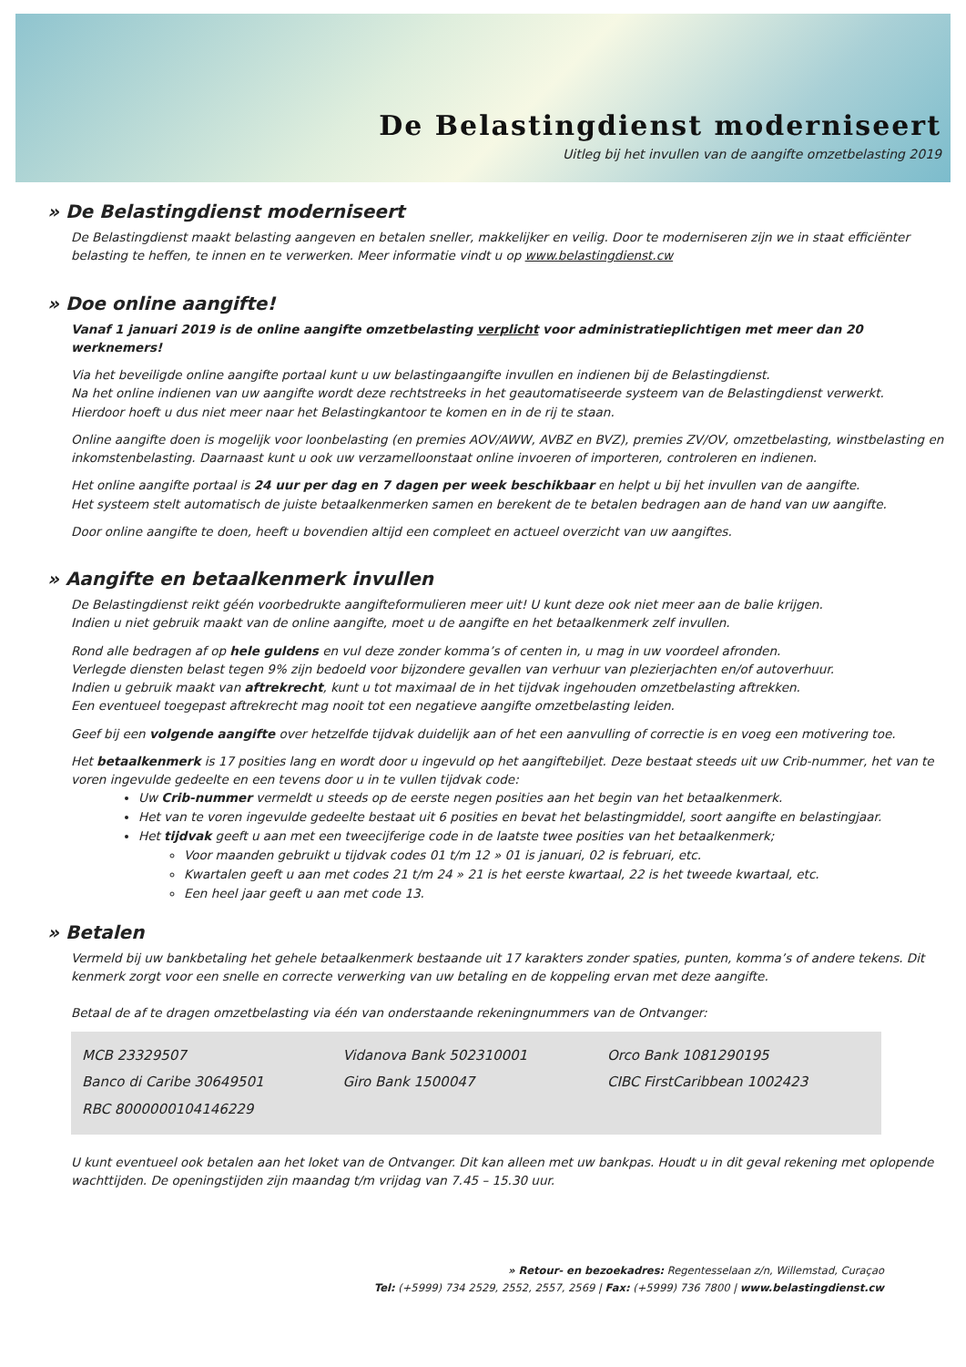De Belastingdienst moderniseert
Uitleg bij het invullen van de aangifte omzetbelasting 2019
» De Belastingdienst moderniseert
De Belastingdienst maakt belasting aangeven en betalen sneller, makkelijker en veilig. Door te moderniseren zijn we in staat efficiënter belasting te heffen, te innen en te verwerken. Meer informatie vindt u op www.belastingdienst.cw
» Doe online aangifte!
Vanaf 1 januari 2019 is de online aangifte omzetbelasting verplicht voor administratieplichtigen met meer dan 20 werknemers!
Via het beveiligde online aangifte portaal kunt u uw belastingaangifte invullen en indienen bij de Belastingdienst.
Na het online indienen van uw aangifte wordt deze rechtstreeks in het geautomatiseerde systeem van de Belastingdienst verwerkt.
Hierdoor hoeft u dus niet meer naar het Belastingkantoor te komen en in de rij te staan.
Online aangifte doen is mogelijk voor loonbelasting (en premies AOV/AWW, AVBZ en BVZ), premies ZV/OV, omzetbelasting, winstbelasting en inkomstenbelasting. Daarnaast kunt u ook uw verzamelloonstaat online invoeren of importeren, controleren en indienen.
Het online aangifte portaal is 24 uur per dag en 7 dagen per week beschikbaar en helpt u bij het invullen van de aangifte.
Het systeem stelt automatisch de juiste betaalkenmerken samen en berekent de te betalen bedragen aan de hand van uw aangifte.
Door online aangifte te doen, heeft u bovendien altijd een compleet en actueel overzicht van uw aangiftes.
» Aangifte en betaalkenmerk invullen
De Belastingdienst reikt géén voorbedrukte aangifteformulieren meer uit! U kunt deze ook niet meer aan de balie krijgen.
Indien u niet gebruik maakt van de online aangifte, moet u de aangifte en het betaalkenmerk zelf invullen.
Rond alle bedragen af op hele guldens en vul deze zonder komma’s of centen in, u mag in uw voordeel afronden.
Verlegde diensten belast tegen 9% zijn bedoeld voor bijzondere gevallen van verhuur van plezierjachten en/of autoverhuur.
Indien u gebruik maakt van aftrekrecht, kunt u tot maximaal de in het tijdvak ingehouden omzetbelasting aftrekken.
Een eventueel toegepast aftrekrecht mag nooit tot een negatieve aangifte omzetbelasting leiden.
Geef bij een volgende aangifte over hetzelfde tijdvak duidelijk aan of het een aanvulling of correctie is en voeg een motivering toe.
Het betaalkenmerk is 17 posities lang en wordt door u ingevuld op het aangiftebiljet. Deze bestaat steeds uit uw Crib-nummer, het van te voren ingevulde gedeelte en een tevens door u in te vullen tijdvak code:
Uw Crib-nummer vermeldt u steeds op de eerste negen posities aan het begin van het betaalkenmerk.
Het van te voren ingevulde gedeelte bestaat uit 6 posities en bevat het belastingmiddel, soort aangifte en belastingjaar.
Het tijdvak geeft u aan met een tweecijferige code in de laatste twee posities van het betaalkenmerk;
Voor maanden gebruikt u tijdvak codes 01 t/m 12 » 01 is januari, 02 is februari, etc.
Kwartalen geeft u aan met codes 21 t/m 24 » 21 is het eerste kwartaal, 22 is het tweede kwartaal, etc.
Een heel jaar geeft u aan met code 13.
» Betalen
Vermeld bij uw bankbetaling het gehele betaalkenmerk bestaande uit 17 karakters zonder spaties, punten, komma’s of andere tekens. Dit kenmerk zorgt voor een snelle en correcte verwerking van uw betaling en de koppeling ervan met deze aangifte.
Betaal de af te dragen omzetbelasting via één van onderstaande rekeningnummers van de Ontvanger:
| MCB 23329507 | Vidanova Bank 502310001 | Orco Bank 1081290195 |
| Banco di Caribe 30649501 | Giro Bank 1500047 | CIBC FirstCaribbean 1002423 |
| RBC 8000000104146229 | | |
U kunt eventueel ook betalen aan het loket van de Ontvanger. Dit kan alleen met uw bankpas. Houdt u in dit geval rekening met oplopende wachttijden. De openingstijden zijn maandag t/m vrijdag van 7.45 – 15.30 uur.
» Retour- en bezoekadres: Regentesselaan z/n, Willemstad, Curaçao
Tel: (+5999) 734 2529, 2552, 2557, 2569 | Fax: (+5999) 736 7800 | www.belastingdienst.cw